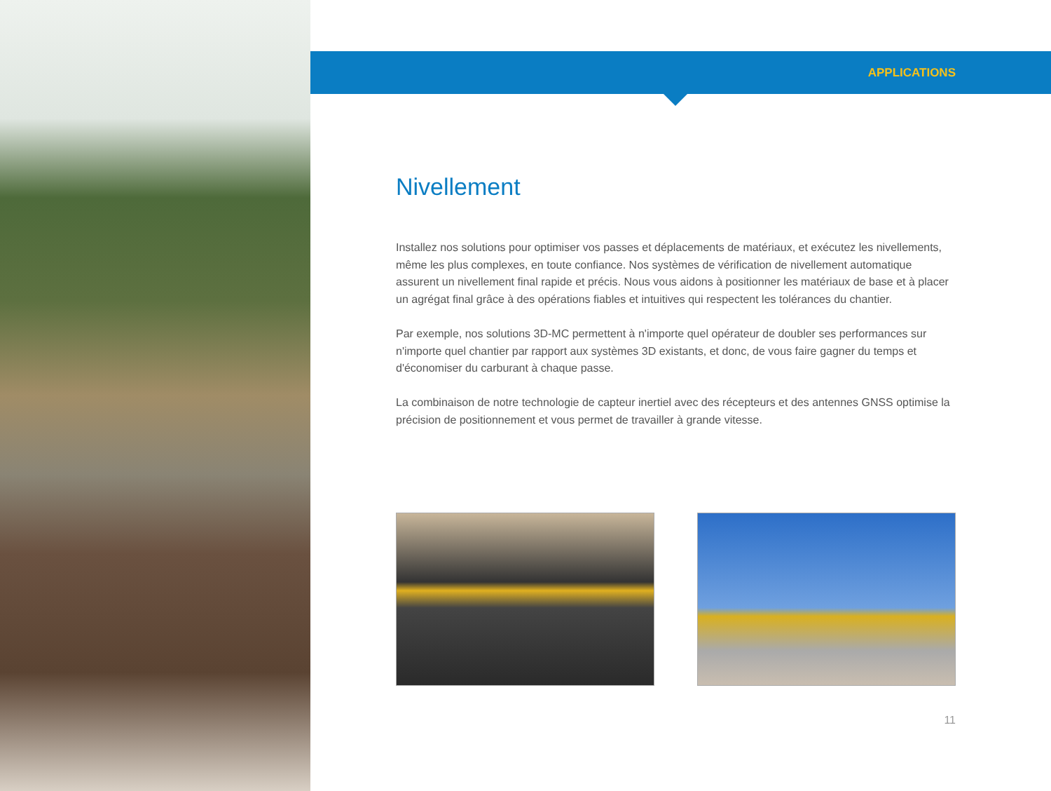APPLICATIONS
Nivellement
Installez nos solutions pour optimiser vos passes et déplacements de matériaux, et exécutez les nivellements, même les plus complexes, en toute confiance. Nos systèmes de vérification de nivellement automatique assurent un nivellement final rapide et précis. Nous vous aidons à positionner les matériaux de base et à placer un agrégat final grâce à des opérations fiables et intuitives qui respectent les tolérances du chantier.
Par exemple, nos solutions 3D-MC permettent à n'importe quel opérateur de doubler ses performances sur n'importe quel chantier par rapport aux systèmes 3D existants, et donc, de vous faire gagner du temps et d'économiser du carburant à chaque passe.
La combinaison de notre technologie de capteur inertiel avec des récepteurs et des antennes GNSS optimise la précision de positionnement et vous permet de travailler à grande vitesse.
11